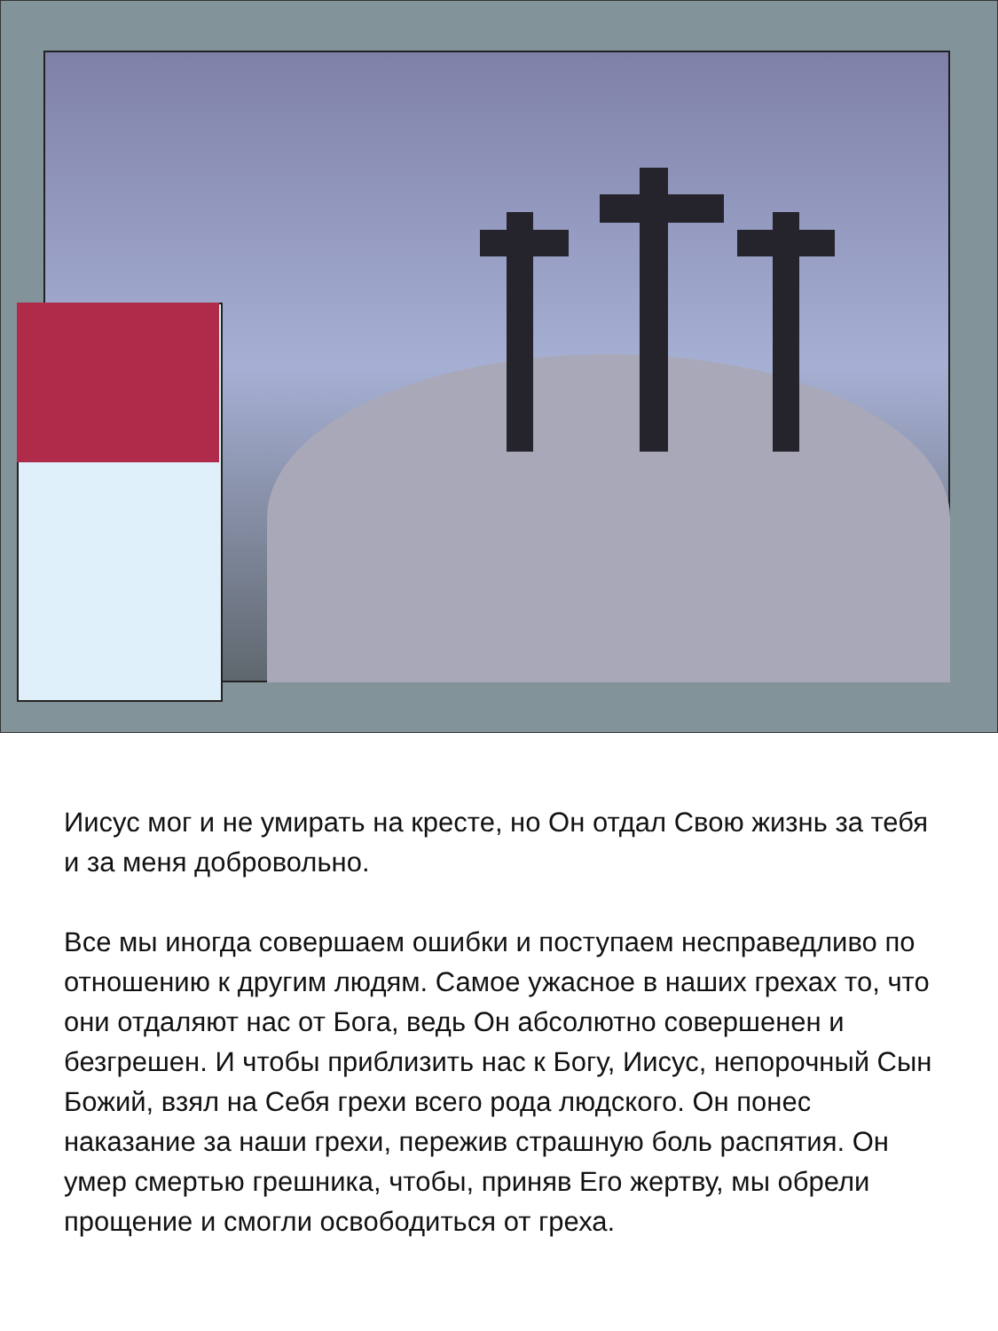Иисус мог и не умирать на кресте, но Он отдал Свою жизнь за тебя и за меня добровольно.
Все мы иногда совершаем ошибки и поступаем несправедливо по отношению к другим людям. Самое ужасное в наших грехах то, что они отдаляют нас от Бога, ведь Он абсолютно совершенен и безгрешен. И чтобы приблизить нас к Богу, Иисус, непорочный Сын Божий, взял на Себя грехи всего рода людского. Он понес наказание за наши грехи, пережив страшную боль распятия. Он умер смертью грешника, чтобы, приняв Его жертву, мы обрели прощение и смогли освободиться от греха.